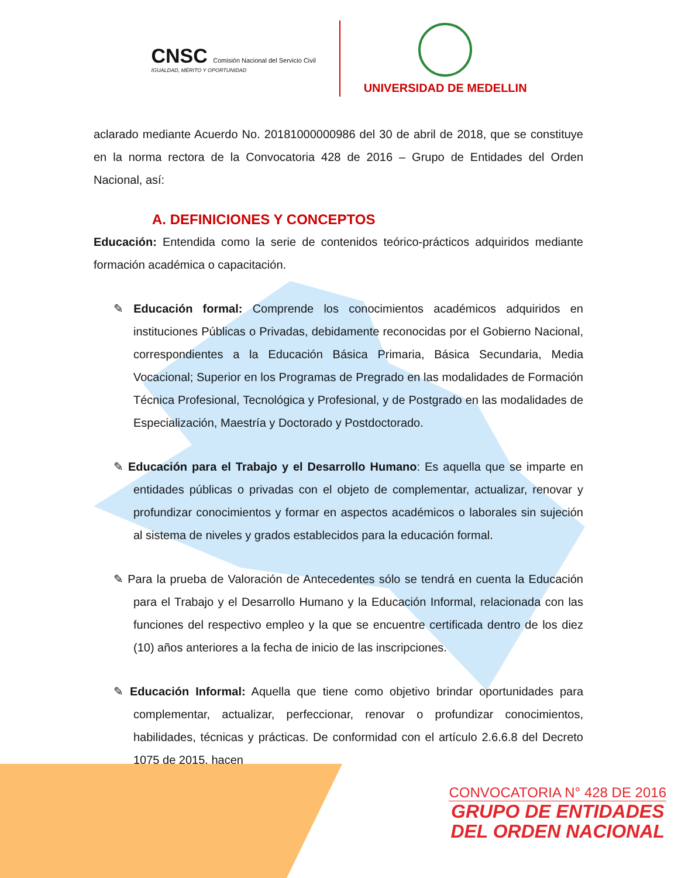CNSC Comisión Nacional del Servicio Civil
IGUALDAD, MÉRITO Y OPORTUNIDAD
UNIVERSIDAD DE MEDELLIN
aclarado mediante Acuerdo No. 20181000000986 del 30 de abril de 2018, que se constituye en la norma rectora de la Convocatoria 428 de 2016 – Grupo de Entidades del Orden Nacional, así:
A. DEFINICIONES Y CONCEPTOS
Educación: Entendida como la serie de contenidos teórico-prácticos adquiridos mediante formación académica o capacitación.
✎ Educación formal: Comprende los conocimientos académicos adquiridos en instituciones Públicas o Privadas, debidamente reconocidas por el Gobierno Nacional, correspondientes a la Educación Básica Primaria, Básica Secundaria, Media Vocacional; Superior en los Programas de Pregrado en las modalidades de Formación Técnica Profesional, Tecnológica y Profesional, y de Postgrado en las modalidades de Especialización, Maestría y Doctorado y Postdoctorado.
✎ Educación para el Trabajo y el Desarrollo Humano: Es aquella que se imparte en entidades públicas o privadas con el objeto de complementar, actualizar, renovar y profundizar conocimientos y formar en aspectos académicos o laborales sin sujeción al sistema de niveles y grados establecidos para la educación formal.
✎ Para la prueba de Valoración de Antecedentes sólo se tendrá en cuenta la Educación para el Trabajo y el Desarrollo Humano y la Educación Informal, relacionada con las funciones del respectivo empleo y la que se encuentre certificada dentro de los diez (10) años anteriores a la fecha de inicio de las inscripciones.
✎ Educación Informal: Aquella que tiene como objetivo brindar oportunidades para complementar, actualizar, perfeccionar, renovar o profundizar conocimientos, habilidades, técnicas y prácticas. De conformidad con el artículo 2.6.6.8 del Decreto 1075 de 2015, hacen
CONVOCATORIA N° 428 DE 2016
GRUPO DE ENTIDADES
DEL ORDEN NACIONAL